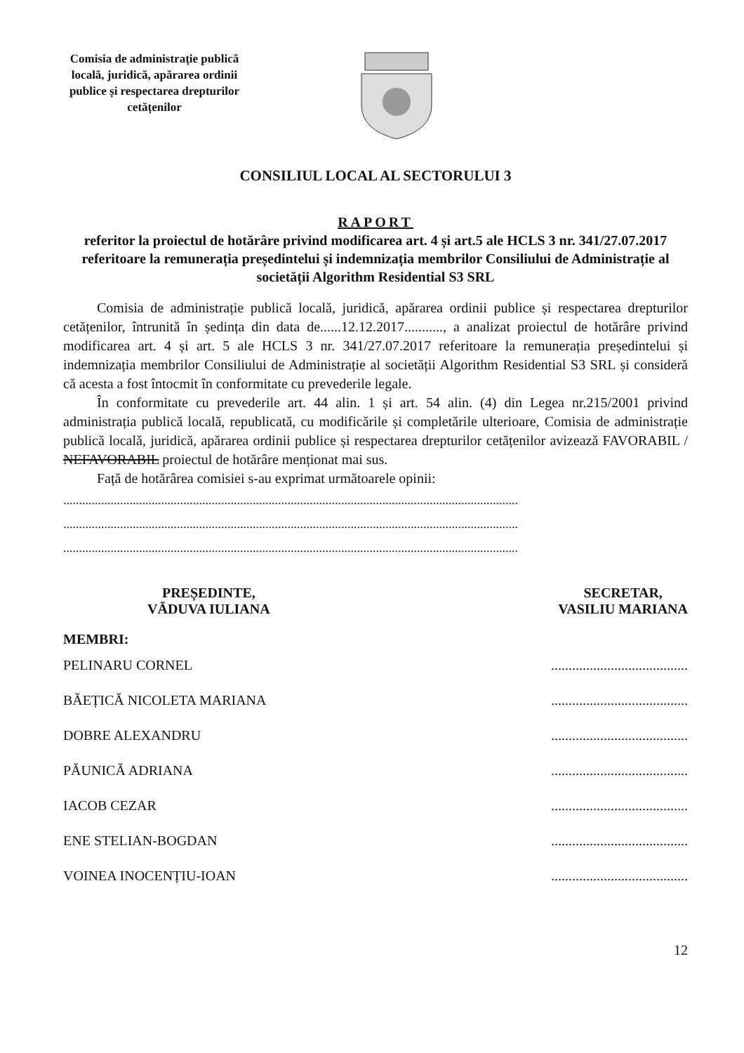Comisia de administrație publică locală, juridică, apărarea ordinii publice și respectarea drepturilor cetățenilor
CONSILIUL LOCAL AL SECTORULUI 3
RAPORT
referitor la proiectul de hotărâre privind modificarea art. 4 și art.5 ale HCLS 3 nr. 341/27.07.2017 referitoare la remunerația președintelui și indemnizația membrilor Consiliului de Administrație al societății Algorithm Residential S3 SRL
Comisia de administrație publică locală, juridică, apărarea ordinii publice și respectarea drepturilor cetățenilor, întrunită în ședința din data de......12.12.2017..........., a analizat proiectul de hotărâre privind modificarea art. 4 și art. 5 ale HCLS 3 nr. 341/27.07.2017 referitoare la remunerația președintelui și indemnizația membrilor Consiliului de Administrație al societății Algorithm Residential S3 SRL și consideră că acesta a fost întocmit în conformitate cu prevederile legale.
În conformitate cu prevederile art. 44 alin. 1 și art. 54 alin. (4) din Legea nr.215/2001 privind administrația publică locală, republicată, cu modificările și completările ulterioare, Comisia de administrație publică locală, juridică, apărarea ordinii publice și respectarea drepturilor cetățenilor avizează FAVORABIL / NEFAVORABIL proiectul de hotărâre menționat mai sus.
Față de hotărârea comisiei s-au exprimat următoarele opinii:
................................................................................................................................................
................................................................................................................................................
................................................................................................................................................
PREȘEDINTE,
VĂDUVA IULIANA
SECRETAR,
VASILIU MARIANA
MEMBRI:
PELINARU CORNEL
BĂEȚICĂ NICOLETA MARIANA
DOBRE ALEXANDRU
PĂUNICĂ ADRIANA
IACOB CEZAR
ENE STELIAN-BOGDAN
VOINEA INOCENȚIU-IOAN
.......................................
.......................................
.......................................
.......................................
.......................................
.......................................
.......................................
12